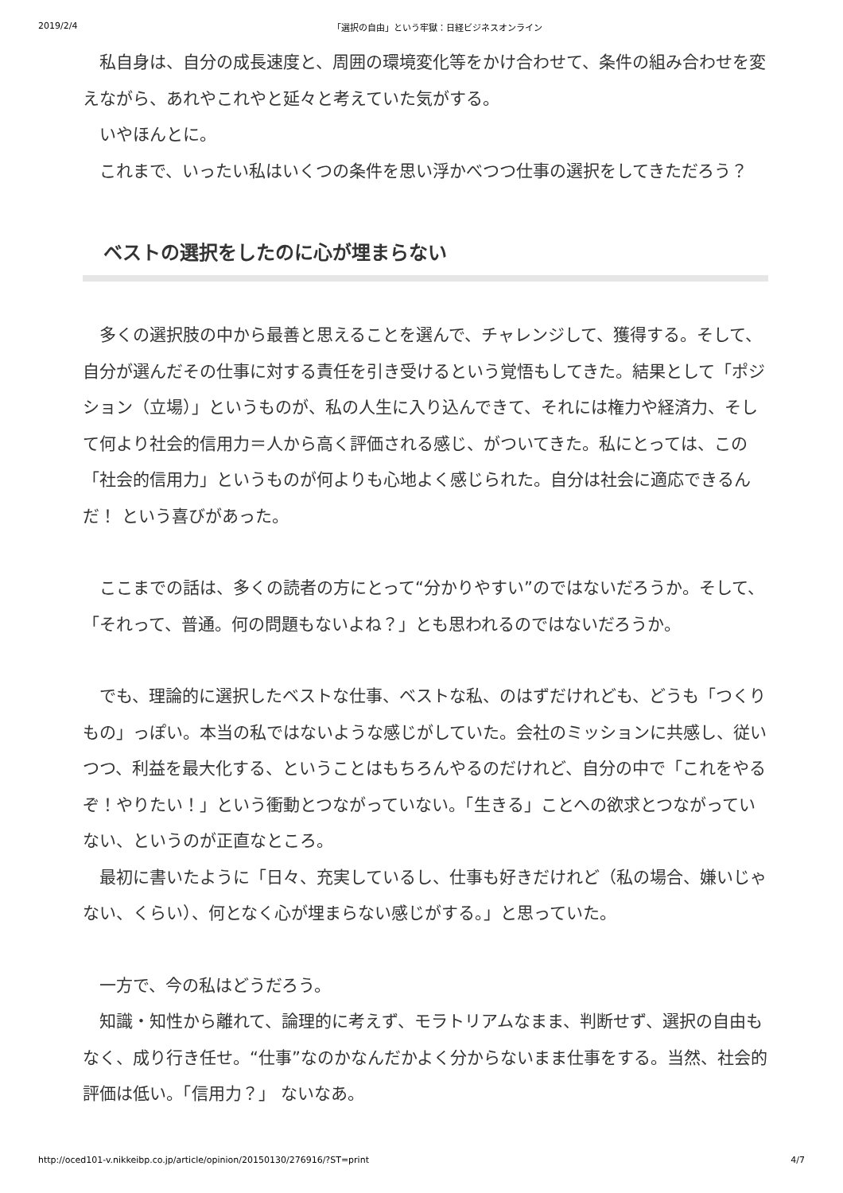2019/2/4 「選択の自由」という牢獄：日経ビジネスオンライン
　私自身は、自分の成長速度と、周囲の環境変化等をかけ合わせて、条件の組み合わせを変えながら、あれやこれやと延々と考えていた気がする。
　いやほんとに。
　これまで、いったい私はいくつの条件を思い浮かべつつ仕事の選択をしてきただろう？
ベストの選択をしたのに心が埋まらない
　多くの選択肢の中から最善と思えることを選んで、チャレンジして、獲得する。そして、自分が選んだその仕事に対する責任を引き受けるという覚悟もしてきた。結果として「ポジション（立場）」というものが、私の人生に入り込んできて、それには権力や経済力、そして何より社会的信用力＝人から高く評価される感じ、がついてきた。私にとっては、この「社会的信用力」というものが何よりも心地よく感じられた。自分は社会に適応できるんだ！ という喜びがあった。
　ここまでの話は、多くの読者の方にとって“分かりやすい”のではないだろうか。そして、「それって、普通。何の問題もないよね？」とも思われるのではないだろうか。
　でも、理論的に選択したベストな仕事、ベストな私、のはずだけれども、どうも「つくりもの」っぽい。本当の私ではないような感じがしていた。会社のミッションに共感し、従いつつ、利益を最大化する、ということはもちろんやるのだけれど、自分の中で「これをやるぞ！やりたい！」という衝動とつながっていない。「生きる」ことへの欲求とつながっていない、というのが正直なところ。
　最初に書いたように「日々、充実しているし、仕事も好きだけれど（私の場合、嫌いじゃない、くらい）、何となく心が埋まらない感じがする。」と思っていた。
　一方で、今の私はどうだろう。
　知識・知性から離れて、論理的に考えず、モラトリアムなまま、判断せず、選択の自由もなく、成り行き任せ。“仕事”なのかなんだかよく分からないまま仕事をする。当然、社会的評価は低い。「信用力？」 ないなあ。
http://oced101-v.nikkeibp.co.jp/article/opinion/20150130/276916/?ST=print 4/7